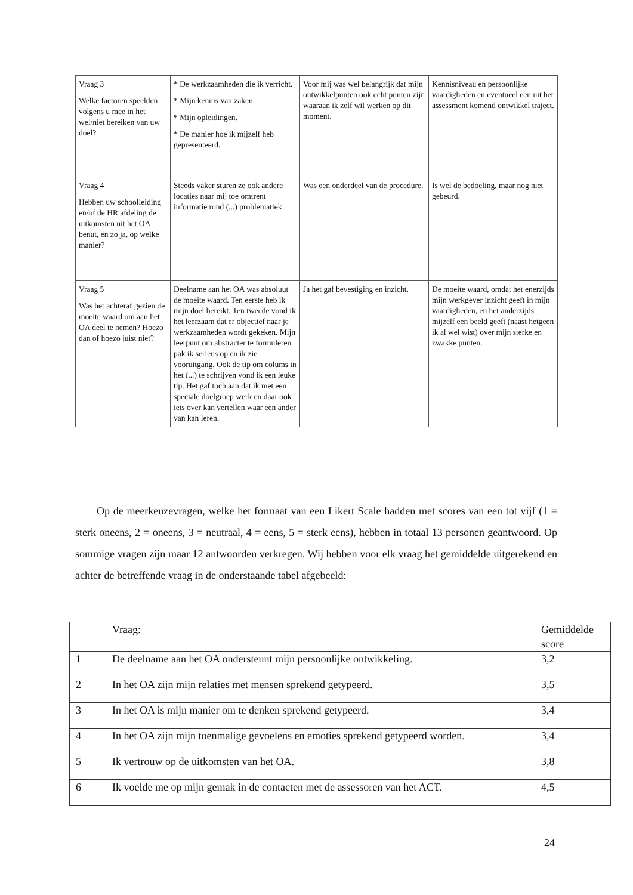| Vraag 3 Welke factoren speelden volgens u mee in het wel/niet bereiken van uw doel? | * De werkzaamheden die ik verricht. * Mijn kennis van zaken. * Mijn opleidingen. * De manier hoe ik mijzelf heb gepresenteerd. | Voor mij was wel belangrijk dat mijn ontwikkelpunten ook echt punten zijn waaraan ik zelf wil werken op dit moment. | Kennisniveau en persoonlijke vaardigheden en eventueel een uit het assessment komend ontwikkel traject. |
| Vraag 4 Hebben uw schoolleiding en/of de HR afdeling de uitkomsten uit het OA benut, en zo ja, op welke manier? | Steeds vaker sturen ze ook andere locaties naar mij toe omtrent informatie rond (...) problematiek. | Was een onderdeel van de procedure. | Is wel de bedoeling, maar nog niet gebeurd. |
| Vraag 5 Was het achteraf gezien de moeite waard om aan het OA deel te nemen? Hoezo dan of hoezo juist niet? | Deelname aan het OA was absoluut de moeite waard. Ten eerste heb ik mijn doel bereikt. Ten tweede vond ik het leerzaam dat er objectief naar je werkzaamheden wordt gekeken. Mijn leerpunt om abstracter te formuleren pak ik serieus op en ik zie vooruitgang. Ook de tip om colums in het (...) te schrijven vond ik een leuke tip. Het gaf toch aan dat ik met een speciale doelgroep werk en daar ook iets over kan vertellen waar een ander van kan leren. | Ja het gaf bevestiging en inzicht. | De moeite waard, omdat het enerzijds mijn werkgever inzicht geeft in mijn vaardigheden, en het anderzijds mijzelf een beeld geeft (naast hetgeen ik al wel wist) over mijn sterke en zwakke punten. |
  Op de meerkeuzevragen, welke het formaat van een Likert Scale hadden met scores van een tot vijf (1 = sterk oneens, 2 = oneens, 3 = neutraal, 4 = eens, 5 = sterk eens), hebben in totaal 13 personen geantwoord. Op sommige vragen zijn maar 12 antwoorden verkregen. Wij hebben voor elk vraag het gemiddelde uitgerekend en achter de betreffende vraag in de onderstaande tabel afgebeeld:
| | Vraag: | Gemiddelde score |
| --- | --- | --- |
| 1 | De deelname aan het OA ondersteunt mijn persoonlijke ontwikkeling. | 3,2 |
| 2 | In het OA zijn mijn relaties met mensen sprekend getypeerd. | 3,5 |
| 3 | In het OA is mijn manier om te denken sprekend getypeerd. | 3,4 |
| 4 | In het OA zijn mijn toenmalige gevoelens en emoties sprekend getypeerd worden. | 3,4 |
| 5 | Ik vertrouw op de uitkomsten van het OA. | 3,8 |
| 6 | Ik voelde me op mijn gemak in de contacten met de assessoren van het ACT. | 4,5 |
24